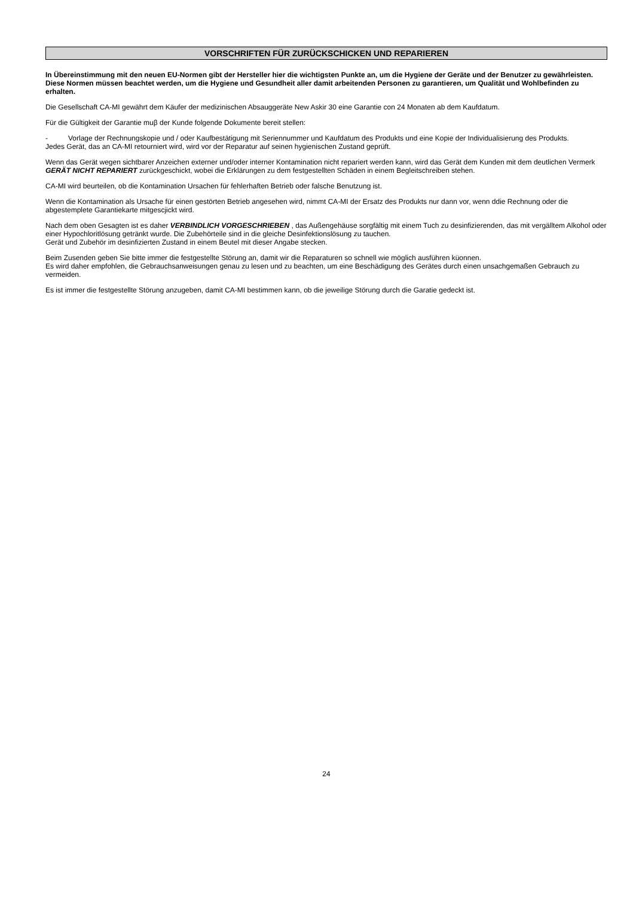VORSCHRIFTEN FÜR ZURÜCKSCHICKEN UND REPARIEREN
In Übereinstimmung mit den neuen EU-Normen gibt der Hersteller hier die wichtigsten Punkte an, um die Hygiene der Geräte und der Benutzer zu gewährleisten. Diese Normen müssen beachtet werden, um die Hygiene und Gesundheit aller damit arbeitenden Personen zu garantieren, um Qualität und Wohlbefinden zu erhalten.
Die Gesellschaft CA-MI gewährt dem Käufer der medizinischen Absauggeräte New Askir 30 eine Garantie con 24 Monaten ab dem Kaufdatum.
Für die Gültigkeit der Garantie muβ der Kunde folgende Dokumente bereit stellen:
- Vorlage der Rechnungskopie und / oder Kaufbestätigung mit Seriennummer und Kaufdatum des Produkts und eine Kopie der Individualisierung des Produkts.
Jedes Gerät, das an CA-MI retourniert wird, wird vor der Reparatur auf seinen hygienischen Zustand geprüft.
Wenn das Gerät wegen sichtbarer Anzeichen externer und/oder interner Kontamination nicht repariert werden kann, wird das Gerät dem Kunden mit dem deutlichen Vermerk GERÄT NICHT REPARIERT zurückgeschickt, wobei die Erklärungen zu dem festgestellten Schäden in einem Begleitschreiben stehen.
CA-MI wird beurteilen, ob die Kontamination Ursachen für fehlerhaften Betrieb oder falsche Benutzung ist.
Wenn die Kontamination als Ursache für einen gestörten Betrieb angesehen wird, nimmt CA-MI der Ersatz des Produkts nur dann vor, wenn ddie Rechnung oder die abgestemplete Garantiekarte mitgescjickt wird.
Nach dem oben Gesagten ist es daher VERBINDLICH VORGESCHRIEBEN , das Außengehäuse sorgfältig mit einem Tuch zu desinfizierenden, das mit vergälltem Alkohol oder einer Hypochloritlösung getränkt wurde. Die Zubehörteile sind in die gleiche Desinfektionslösung zu tauchen.
Gerät und Zubehör im desinfizierten Zustand in einem Beutel mit dieser Angabe stecken.
Beim Zusenden geben Sie bitte immer die festgestellte Störung an, damit wir die Reparaturen so schnell wie möglich ausführen küonnen.
Es wird daher empfohlen, die Gebrauchsanweisungen genau zu lesen und zu beachten, um eine Beschädigung des Gerätes durch einen unsachgemaßen Gebrauch zu vermeiden.
Es ist immer die festgestellte Störung anzugeben, damit CA-MI bestimmen kann, ob die jeweilige Störung durch die Garatie gedeckt ist.
24